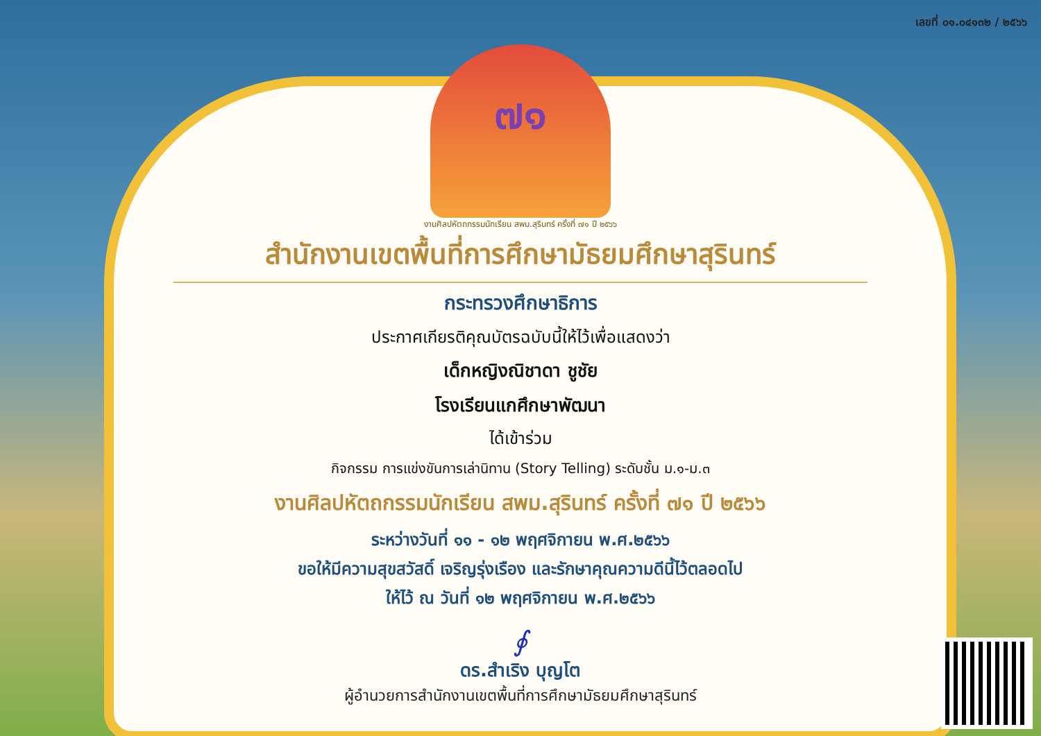เลขที่ ๐๑.๐๔๑๓๒ / ๒๕๖๖
๗๑
งานศิลปหัตถกรรมนักเรียน สพม.สุรินทร์ ครั้งที่ ๗๑ ปี ๒๕๖๖
สำนักงานเขตพื้นที่การศึกษามัธยมศึกษาสุรินทร์
กระทรวงศึกษาธิการ
ประกาศเกียรติคุณบัตรฉบับนี้ให้ไว้เพื่อแสดงว่า
เด็กหญิงณิชาดา ชูชัย
โรงเรียนแกศึกษาพัฒนา
ได้เข้าร่วม
กิจกรรม การแข่งขันการเล่านิทาน (Story Telling) ระดับชั้น ม.๑-ม.๓
งานศิลปหัตถกรรมนักเรียน สพม.สุรินทร์ ครั้งที่ ๗๑ ปี ๒๕๖๖
ระหว่างวันที่ ๑๑ - ๑๒ พฤศจิกายน พ.ศ.๒๕๖๖
ขอให้มีความสุขสวัสดิ์ เจริญรุ่งเรือง และรักษาคุณความดีนี้ไว้ตลอดไป
ให้ไว้ ณ วันที่ ๑๒ พฤศจิกายน พ.ศ.๒๕๖๖
∮
ดร.สำเริง บุญโต
ผู้อำนวยการสำนักงานเขตพื้นที่การศึกษามัธยมศึกษาสุรินทร์